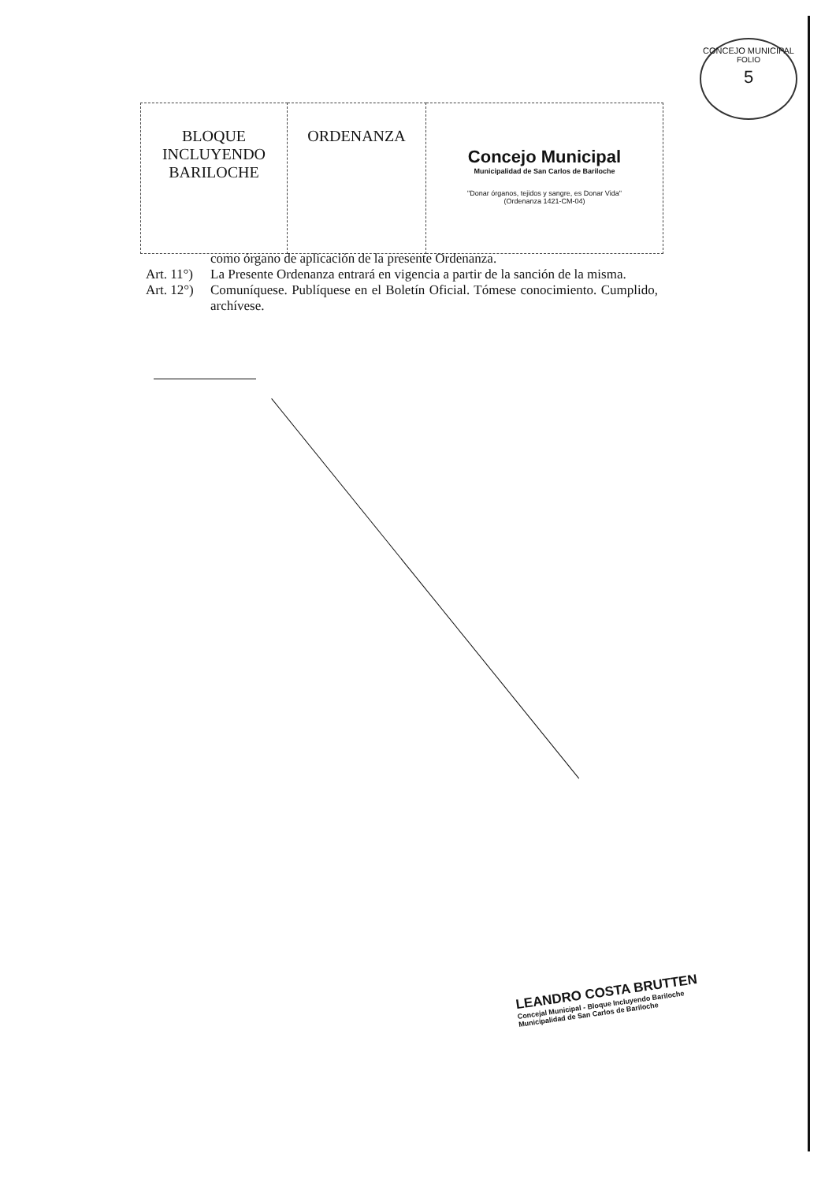CONCEJO MUNICIPAL
FOLIO
5
| BLOQUE INCLUYENDO BARILOCHE | ORDENANZA | Concejo Municipal Municipalidad de San Carlos de Bariloche "Donar órganos, tejidos y sangre, es Donar Vida" (Ordenanza 1421-CM-04) |
como órgano de aplicación de la presente Ordenanza.
Art. 11°)
La Presente Ordenanza entrará en vigencia a partir de la sanción de la misma.
Art. 12°)
Comuníquese. Publíquese en el Boletín Oficial. Tómese conocimiento. Cumplido, archívese.
LEANDRO COSTA BRUTTEN
Concejal Municipal - Bloque Incluyendo Bariloche
Municipalidad de San Carlos de Bariloche